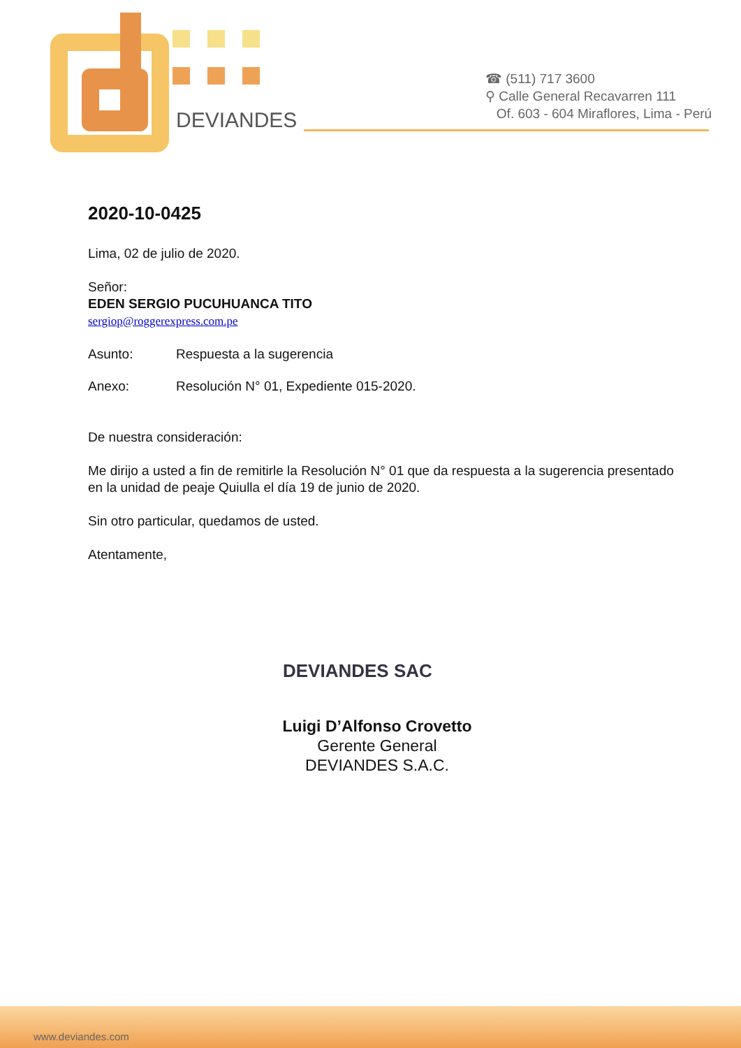DEVIANDES
☎ (511) 717 3600
⚲ Calle General Recavarren 111
Of. 603 - 604 Miraflores, Lima - Perú
2020-10-0425
Lima, 02 de julio de 2020.
Señor:
EDEN SERGIO PUCUHUANCA TITO
sergiop@roggerexpress.com.pe
Asunto: Respuesta a la sugerencia
Anexo: Resolución N° 01, Expediente 015-2020.
De nuestra consideración:
Me dirijo a usted a fin de remitirle la Resolución N° 01 que da respuesta a la sugerencia presentado en la unidad de peaje Quiulla el día 19 de junio de 2020.
Sin otro particular, quedamos de usted.
Atentamente,
DEVIANDES SAC
Luigi D’Alfonso Crovetto
Gerente General
DEVIANDES S.A.C.
www.deviandes.com